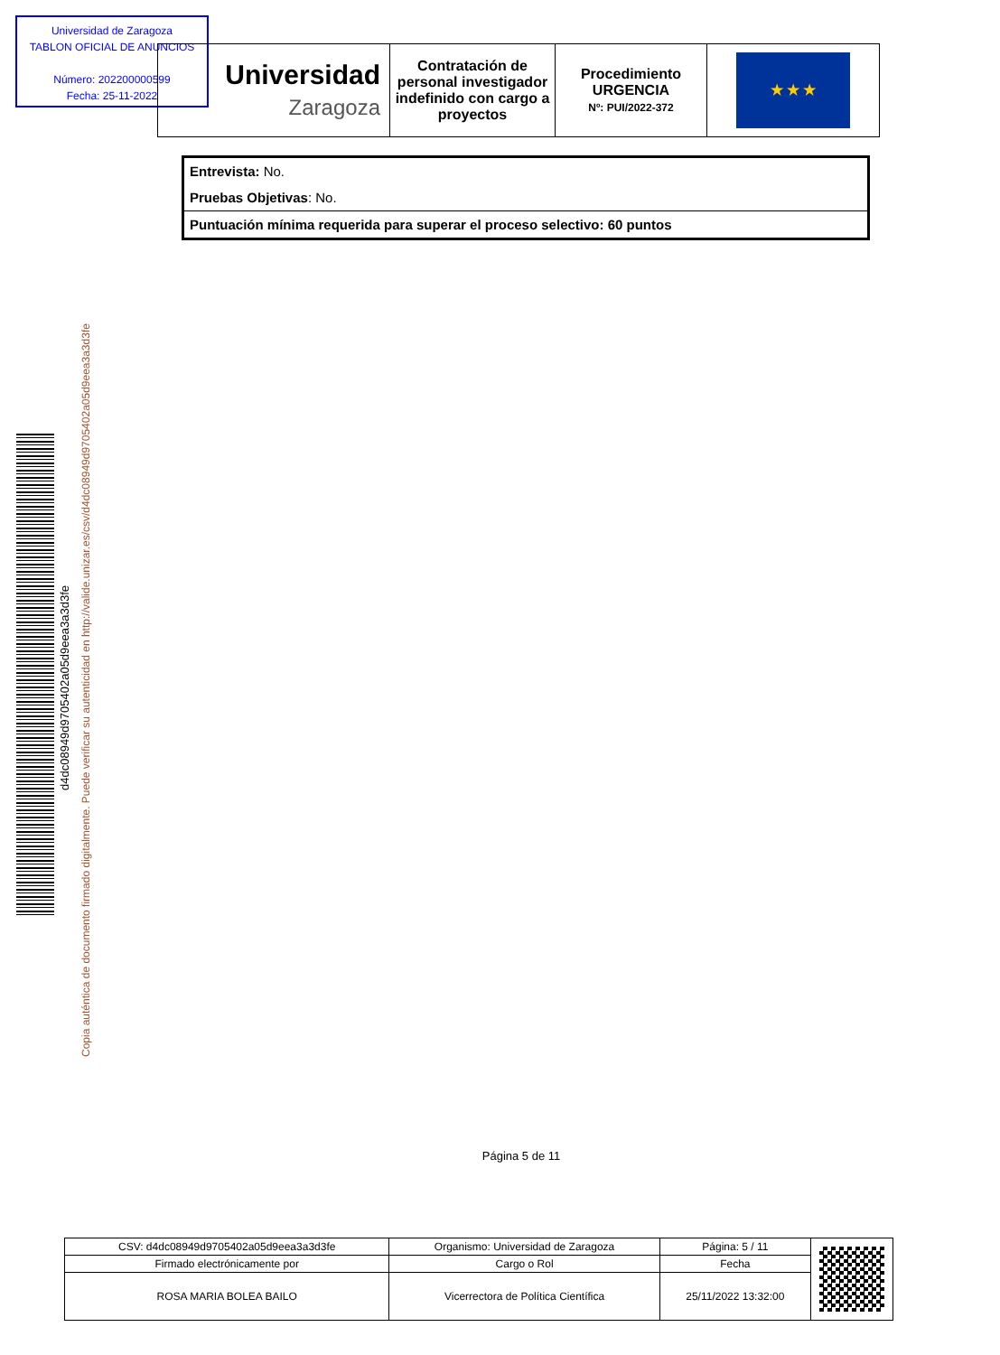Universidad de Zaragoza
TABLON OFICIAL DE ANUNCIOS
Número: 202200000599
Fecha: 25-11-2022
| Universidad Zaragoza | Contratación de personal investigador indefinido con cargo a proyectos | Procedimiento URGENCIA Nº: PUI/2022-372 | ★ ★ ★ |
Entrevista: No.
Pruebas Objetivas: No.
Puntuación mínima requerida para superar el proceso selectivo: 60 puntos
d4dc08949d9705402a05d9eea3a3d3fe
Copia auténtica de documento firmado digitalmente. Puede verificar su autenticidad en http://valide.unizar.es/csv/d4dc08949d9705402a05d9eea3a3d3fe
Página 5 de 11
| CSV: d4dc08949d9705402a05d9eea3a3d3fe | Organismo: Universidad de Zaragoza | Página: 5 / 11 | |
| Firmado electrónicamente por | Cargo o Rol | Fecha | |
| ROSA MARIA BOLEA BAILO | Vicerrectora de Política Científica | 25/11/2022 13:32:00 | |